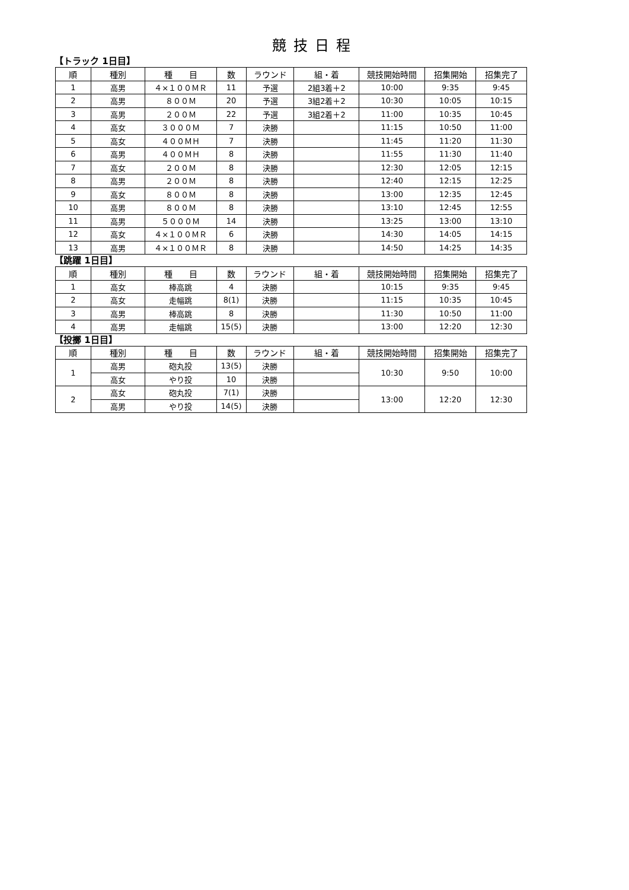競技日程
【トラック 1日目】
| 順 | 種別 | 種 目 | 数 | ラウンド | 組・着 | 競技開始時間 | 招集開始 | 招集完了 |
| --- | --- | --- | --- | --- | --- | --- | --- | --- |
| 1 | 高男 | ４×１００ＭＲ | 11 | 予選 | 2組3着＋2 | 10:00 | 9:35 | 9:45 |
| 2 | 高男 | ８００Ｍ | 20 | 予選 | 3組2着＋2 | 10:30 | 10:05 | 10:15 |
| 3 | 高男 | ２００Ｍ | 22 | 予選 | 3組2着＋2 | 11:00 | 10:35 | 10:45 |
| 4 | 高女 | ３０００Ｍ | 7 | 決勝 | | 11:15 | 10:50 | 11:00 |
| 5 | 高女 | ４００ＭＨ | 7 | 決勝 | | 11:45 | 11:20 | 11:30 |
| 6 | 高男 | ４００ＭＨ | 8 | 決勝 | | 11:55 | 11:30 | 11:40 |
| 7 | 高女 | ２００Ｍ | 8 | 決勝 | | 12:30 | 12:05 | 12:15 |
| 8 | 高男 | ２００Ｍ | 8 | 決勝 | | 12:40 | 12:15 | 12:25 |
| 9 | 高女 | ８００Ｍ | 8 | 決勝 | | 13:00 | 12:35 | 12:45 |
| 10 | 高男 | ８００Ｍ | 8 | 決勝 | | 13:10 | 12:45 | 12:55 |
| 11 | 高男 | ５０００Ｍ | 14 | 決勝 | | 13:25 | 13:00 | 13:10 |
| 12 | 高女 | ４×１００ＭＲ | 6 | 決勝 | | 14:30 | 14:05 | 14:15 |
| 13 | 高男 | ４×１００ＭＲ | 8 | 決勝 | | 14:50 | 14:25 | 14:35 |
【跳躍 1日目】
| 順 | 種別 | 種 目 | 数 | ラウンド | 組・着 | 競技開始時間 | 招集開始 | 招集完了 |
| --- | --- | --- | --- | --- | --- | --- | --- | --- |
| 1 | 高女 | 棒高跳 | 4 | 決勝 | | 10:15 | 9:35 | 9:45 |
| 2 | 高女 | 走幅跳 | 8(1) | 決勝 | | 11:15 | 10:35 | 10:45 |
| 3 | 高男 | 棒高跳 | 8 | 決勝 | | 11:30 | 10:50 | 11:00 |
| 4 | 高男 | 走幅跳 | 15(5) | 決勝 | | 13:00 | 12:20 | 12:30 |
【投擲 1日目】
| 順 | 種別 | 種 目 | 数 | ラウンド | 組・着 | 競技開始時間 | 招集開始 | 招集完了 |
| --- | --- | --- | --- | --- | --- | --- | --- | --- |
| 1 | 高男 | 砲丸投 | 13(5) | 決勝 | | 10:30 | 9:50 | 10:00 |
| | 高女 | やり投 | 10 | 決勝 | | | | |
| 2 | 高女 | 砲丸投 | 7(1) | 決勝 | | 13:00 | 12:20 | 12:30 |
| | 高男 | やり投 | 14(5) | 決勝 | | | | |